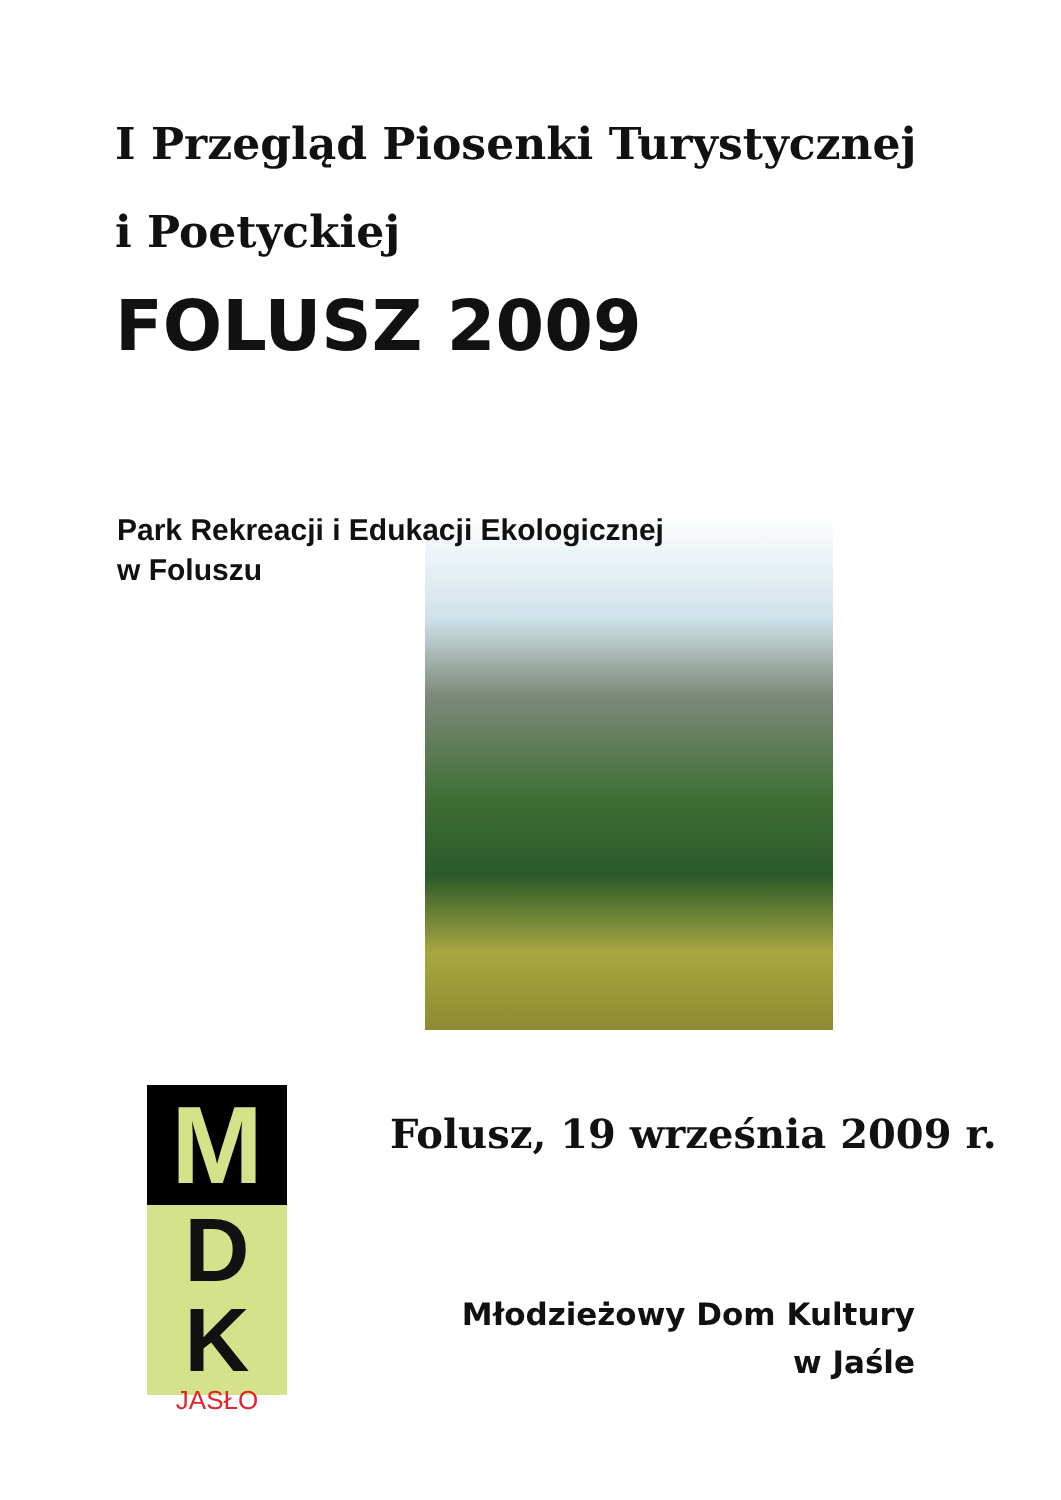I Przegląd Piosenki Turystycznej
i Poetyckiej
FOLUSZ 2009
Park Rekreacji i Edukacji Ekologicznej
w Foluszu
M
D
K
JASŁO
Folusz, 19 września 2009 r.
Młodzieżowy Dom Kultury
w Jaśle